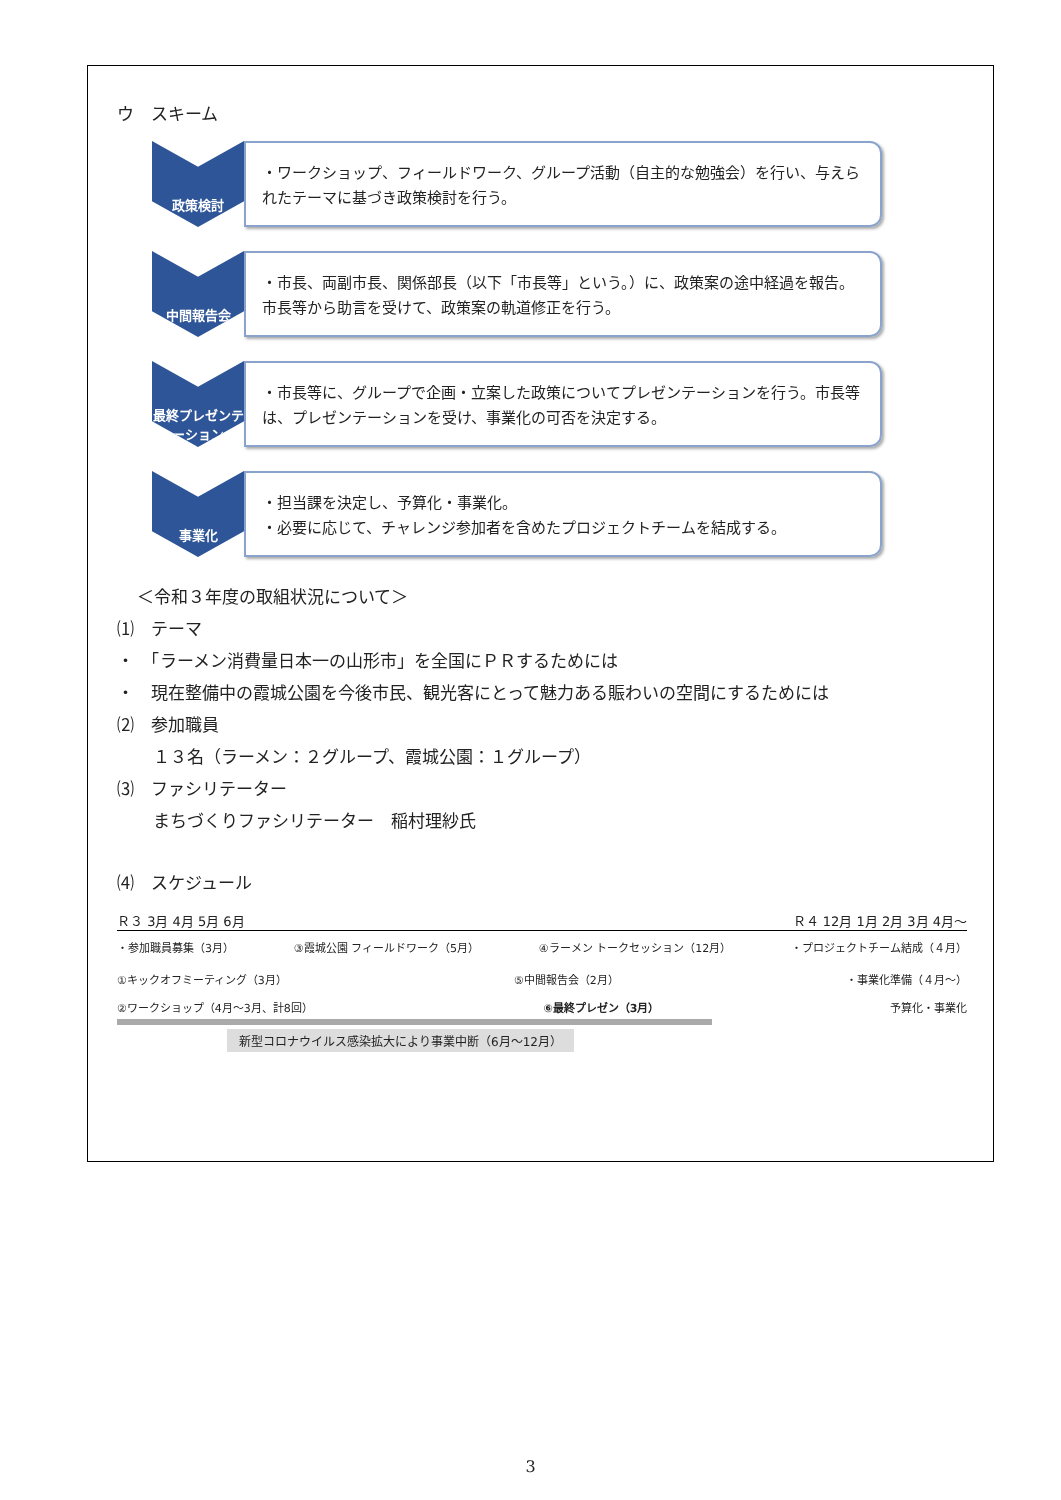ウ　スキーム
政策検討
・ワークショップ、フィールドワーク、グループ活動（自主的な勉強会）を行い、与えられたテーマに基づき政策検討を行う。
中間報告会
・市長、両副市長、関係部長（以下「市長等」という。）に、政策案の途中経過を報告。市長等から助言を受けて、政策案の軌道修正を行う。
最終プレゼンテーション
・市長等に、グループで企画・立案した政策についてプレゼンテーションを行う。市長等は、プレゼンテーションを受け、事業化の可否を決定する。
事業化
・担当課を決定し、予算化・事業化。
・必要に応じて、チャレンジ参加者を含めたプロジェクトチームを結成する。
＜令和３年度の取組状況について＞
⑴　テーマ
・　「ラーメン消費量日本一の山形市」を全国にＰＲするためには
・　現在整備中の霞城公園を今後市民、観光客にとって魅力ある賑わいの空間にするためには
⑵　参加職員
１３名（ラーメン：２グループ、霞城公園：１グループ）
⑶　ファシリテーター
まちづくりファシリテーター　稲村理紗氏
⑷　スケジュール
Ｒ３ 3月 4月 5月 6月 Ｒ４ 12月 1月 2月 3月 4月～
・参加職員募集（3月） ③霞城公園 フィールドワーク（5月） ④ラーメン トークセッション（12月） ・プロジェクトチーム結成（４月）
①キックオフミーティング（3月） ⑤中間報告会（2月） ・事業化準備（４月～）
②ワークショップ（4月～3月、計8回） ⑥最終プレゼン（3月） 予算化・事業化
新型コロナウイルス感染拡大により事業中断（6月～12月）
3